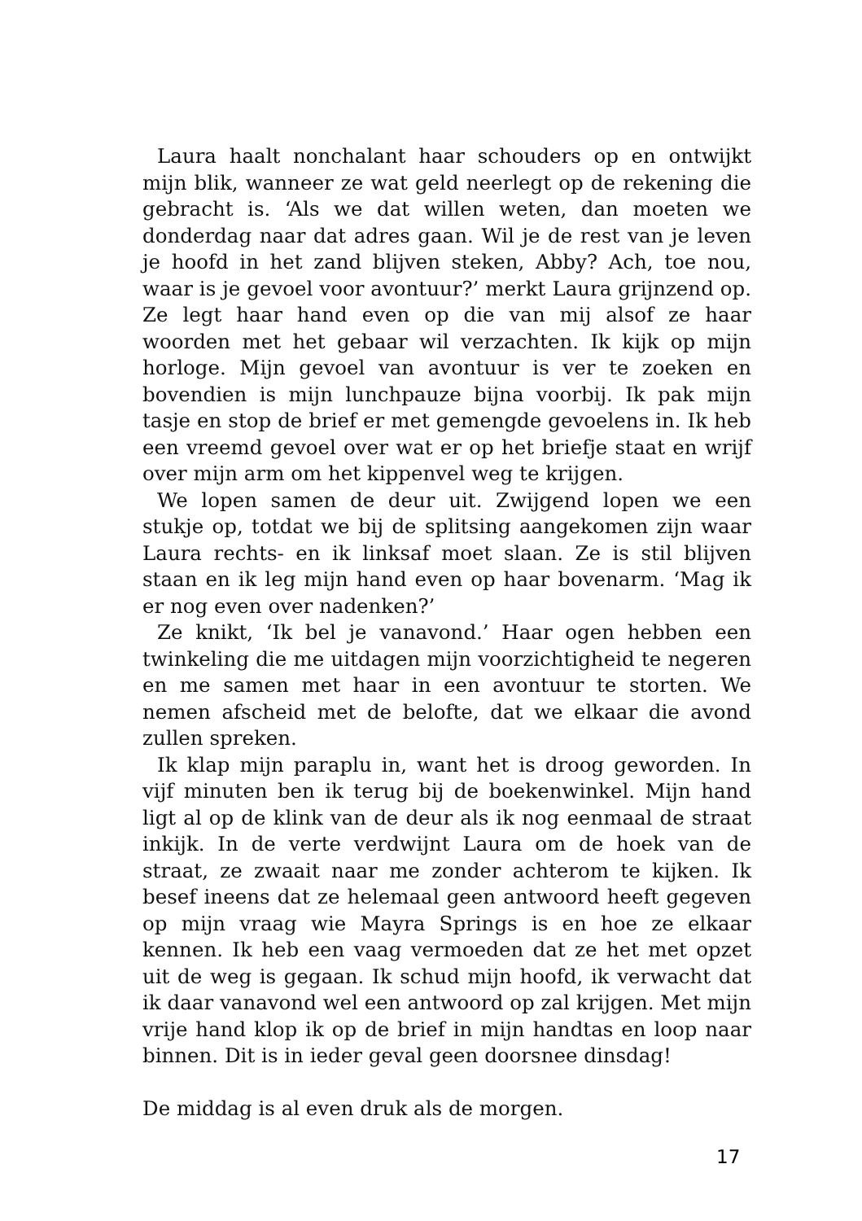Laura haalt nonchalant haar schouders op en ontwijkt mijn blik, wanneer ze wat geld neerlegt op de rekening die gebracht is. ‘Als we dat willen weten, dan moeten we donderdag naar dat adres gaan. Wil je de rest van je leven je hoofd in het zand blijven steken, Abby? Ach, toe nou, waar is je gevoel voor avontuur?’ merkt Laura grijnzend op. Ze legt haar hand even op die van mij alsof ze haar woorden met het gebaar wil verzachten. Ik kijk op mijn horloge. Mijn gevoel van avontuur is ver te zoeken en bovendien is mijn lunchpauze bijna voorbij. Ik pak mijn tasje en stop de brief er met gemengde gevoelens in. Ik heb een vreemd gevoel over wat er op het briefje staat en wrijf over mijn arm om het kippenvel weg te krijgen.
We lopen samen de deur uit. Zwijgend lopen we een stukje op, totdat we bij de splitsing aangekomen zijn waar Laura rechts- en ik linksaf moet slaan. Ze is stil blijven staan en ik leg mijn hand even op haar bovenarm. ‘Mag ik er nog even over nadenken?’
Ze knikt, ‘Ik bel je vanavond.’ Haar ogen hebben een twinkeling die me uitdagen mijn voorzichtigheid te negeren en me samen met haar in een avontuur te storten. We nemen afscheid met de belofte, dat we elkaar die avond zullen spreken.
Ik klap mijn paraplu in, want het is droog geworden. In vijf minuten ben ik terug bij de boekenwinkel. Mijn hand ligt al op de klink van de deur als ik nog eenmaal de straat inkijk. In de verte verdwijnt Laura om de hoek van de straat, ze zwaait naar me zonder achterom te kijken. Ik besef ineens dat ze helemaal geen antwoord heeft gegeven op mijn vraag wie Mayra Springs is en hoe ze elkaar kennen. Ik heb een vaag vermoeden dat ze het met opzet uit de weg is gegaan. Ik schud mijn hoofd, ik verwacht dat ik daar vanavond wel een antwoord op zal krijgen. Met mijn vrije hand klop ik op de brief in mijn handtas en loop naar binnen. Dit is in ieder geval geen doorsnee dinsdag!
De middag is al even druk als de morgen.
17